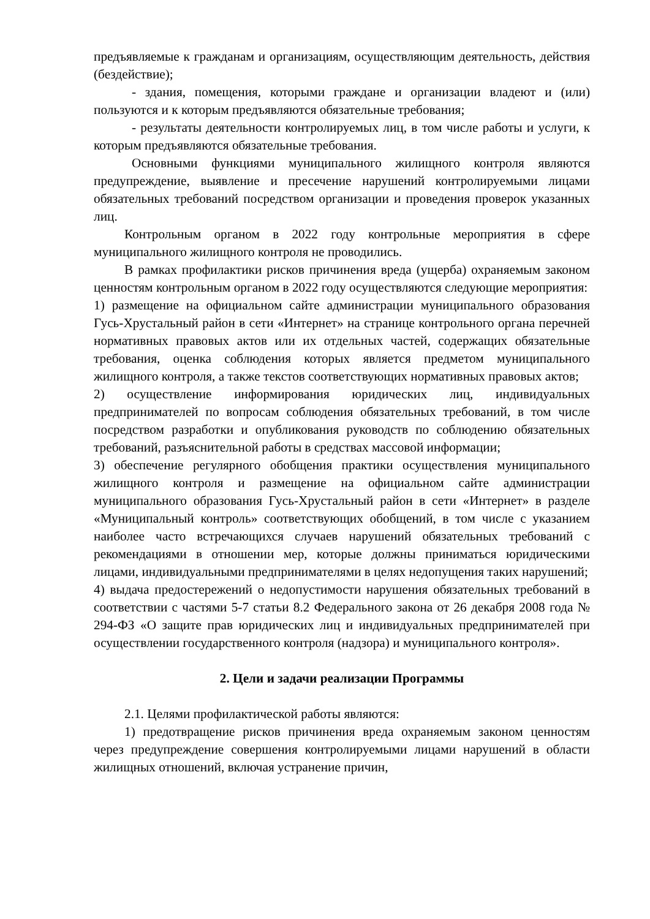предъявляемые к гражданам и организациям, осуществляющим деятельность, действия (бездействие);
- здания, помещения, которыми граждане и организации владеют и (или) пользуются и к которым предъявляются обязательные требования;
- результаты деятельности контролируемых лиц, в том числе работы и услуги, к которым предъявляются обязательные требования.
Основными функциями муниципального жилищного контроля являются предупреждение, выявление и пресечение нарушений контролируемыми лицами обязательных требований посредством организации и проведения проверок указанных лиц.
Контрольным органом в 2022 году контрольные мероприятия в сфере муниципального жилищного контроля не проводились.
В рамках профилактики рисков причинения вреда (ущерба) охраняемым законом ценностям контрольным органом в 2022 году осуществляются следующие мероприятия:
1) размещение на официальном сайте администрации муниципального образования Гусь-Хрустальный район в сети «Интернет» на странице контрольного органа перечней нормативных правовых актов или их отдельных частей, содержащих обязательные требования, оценка соблюдения которых является предметом муниципального жилищного контроля, а также текстов соответствующих нормативных правовых актов;
2) осуществление информирования юридических лиц, индивидуальных предпринимателей по вопросам соблюдения обязательных требований, в том числе посредством разработки и опубликования руководств по соблюдению обязательных требований, разъяснительной работы в средствах массовой информации;
3) обеспечение регулярного обобщения практики осуществления муниципального жилищного контроля и размещение на официальном сайте администрации муниципального образования Гусь-Хрустальный район в сети «Интернет» в разделе «Муниципальный контроль» соответствующих обобщений, в том числе с указанием наиболее часто встречающихся случаев нарушений обязательных требований с рекомендациями в отношении мер, которые должны приниматься юридическими лицами, индивидуальными предпринимателями в целях недопущения таких нарушений;
4) выдача предостережений о недопустимости нарушения обязательных требований в соответствии с частями 5-7 статьи 8.2 Федерального закона от 26 декабря 2008 года № 294-ФЗ «О защите прав юридических лиц и индивидуальных предпринимателей при осуществлении государственного контроля (надзора) и муниципального контроля».
2. Цели и задачи реализации Программы
2.1. Целями профилактической работы являются:
1) предотвращение рисков причинения вреда охраняемым законом ценностям через предупреждение совершения контролируемыми лицами нарушений в области жилищных отношений, включая устранение причин,